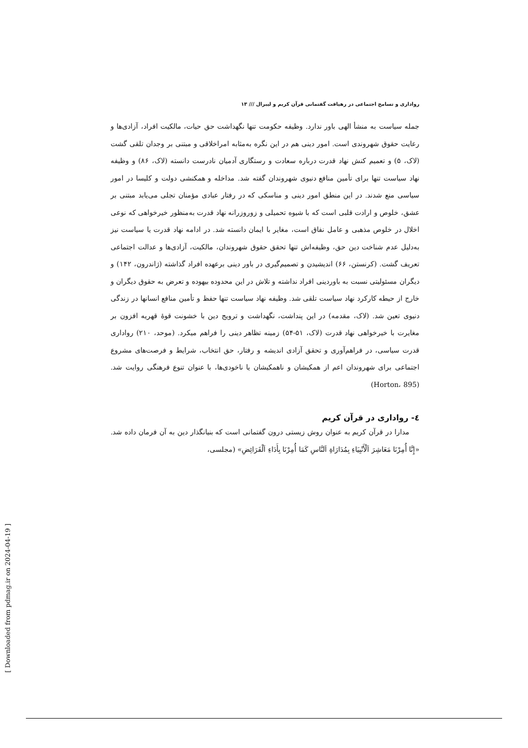روادارى و تسامح اجتماعى در رهيافت گفتمانى قرآن كريم و ليبرال /// ١٣
جمله سیاست به منشأ الهی باور ندارد. وظیفه حکومت تنها نگهداشت حق حیات، مالکیت افراد، آزادی‌ها و رعایت حقوق شهروندی است. امور دینی هم در این نگره به‌مثابه امراخلاقی و مبتنی بر وجدان تلقی گشت (لاک، ۵) و تعمیم کنش نهاد قدرت درباره سعادت و رستگاری آدمیان نادرست دانسته (لاک، ۸۶) و وظیفه نهاد سیاست تنها برای تأمین منافع دنیوی شهروندان گفته شد. مداخله و همکنشی دولت و کلیسا در امور سیاسی منع شدند. در این منطق امور دینی و مناسکی که در رفتار عبادی مؤمنان تجلی می‌یابد مبتنی بر عشق، خلوص و ارادت قلبی است که با شیوه تحمیلی و زوروزرانه نهاد قدرت به‌منظور خیرخواهی که نوعی اخلال در خلوص مذهبی و عامل نفاق است، مغایر با ایمان دانسته شد. در ادامه نهاد قدرت یا سیاست نیز به‌دلیل عدم شناخت دین حق، وظیفه‌اش تنها تحقق حقوق شهروندان، مالکیت، آزادی‌ها و عدالت اجتماعی تعریف گشت. (کرنستن، ۶۶) اندیشیدن و تصمیم‌گیری در باور دینی برعهده افراد گذاشته (ژاندرون، ۱۴۲) و دیگران مسئولیتی نسبت به باوردینی افراد نداشته و تلاش در این محدوده بیهوده و تعرض به حقوق دیگران و خارج از حیطه کارکرد نهاد سیاست تلقی شد. وظیفه نهاد سیاست تنها حفظ و تأمین منافع انسانها در زندگی دنیوی تعین شد. (لاک، مقدمه) در این پنداشت، نگهداشت و ترویج دین با خشونت قوۀ قهریه افزون بر مغایرت با خیرخواهی نهاد قدرت (لاک، ۵۱-۵۴) زمینه تظاهر دینی را فراهم میکرد. (موحد، ۲۱۰) رواداری قدرت سیاسی، در فراهم‌آوری و تحقق آزادی اندیشه و رفتار، حق انتخاب، شرایط و فرصت‌های مشروع اجتماعی برای شهروندان اعم از همکیشان و ناهمکیشان یا ناخودی‌ها، با عنوان تنوع فرهنگی روایت شد. (Horton، 895)
٤- رواداری در قرآن کریم
مدارا در قرآن کریم به عنوان روش زیستی درون گفتمانی است که بنیانگذار دین به آن فرمان داده شد. «إِنَّا أُمِرْنَا مَعَاشِرَ اَلْأَنْبِيَاءِ بِمُدَارَاةِ اَلنَّاسِ كَمَا أُمِرْنَا بِأَدَاءِ اَلْفَرَائِضِ» (مجلسی،
[ Downloaded from pdmag.ir on 2024-04-19 ]